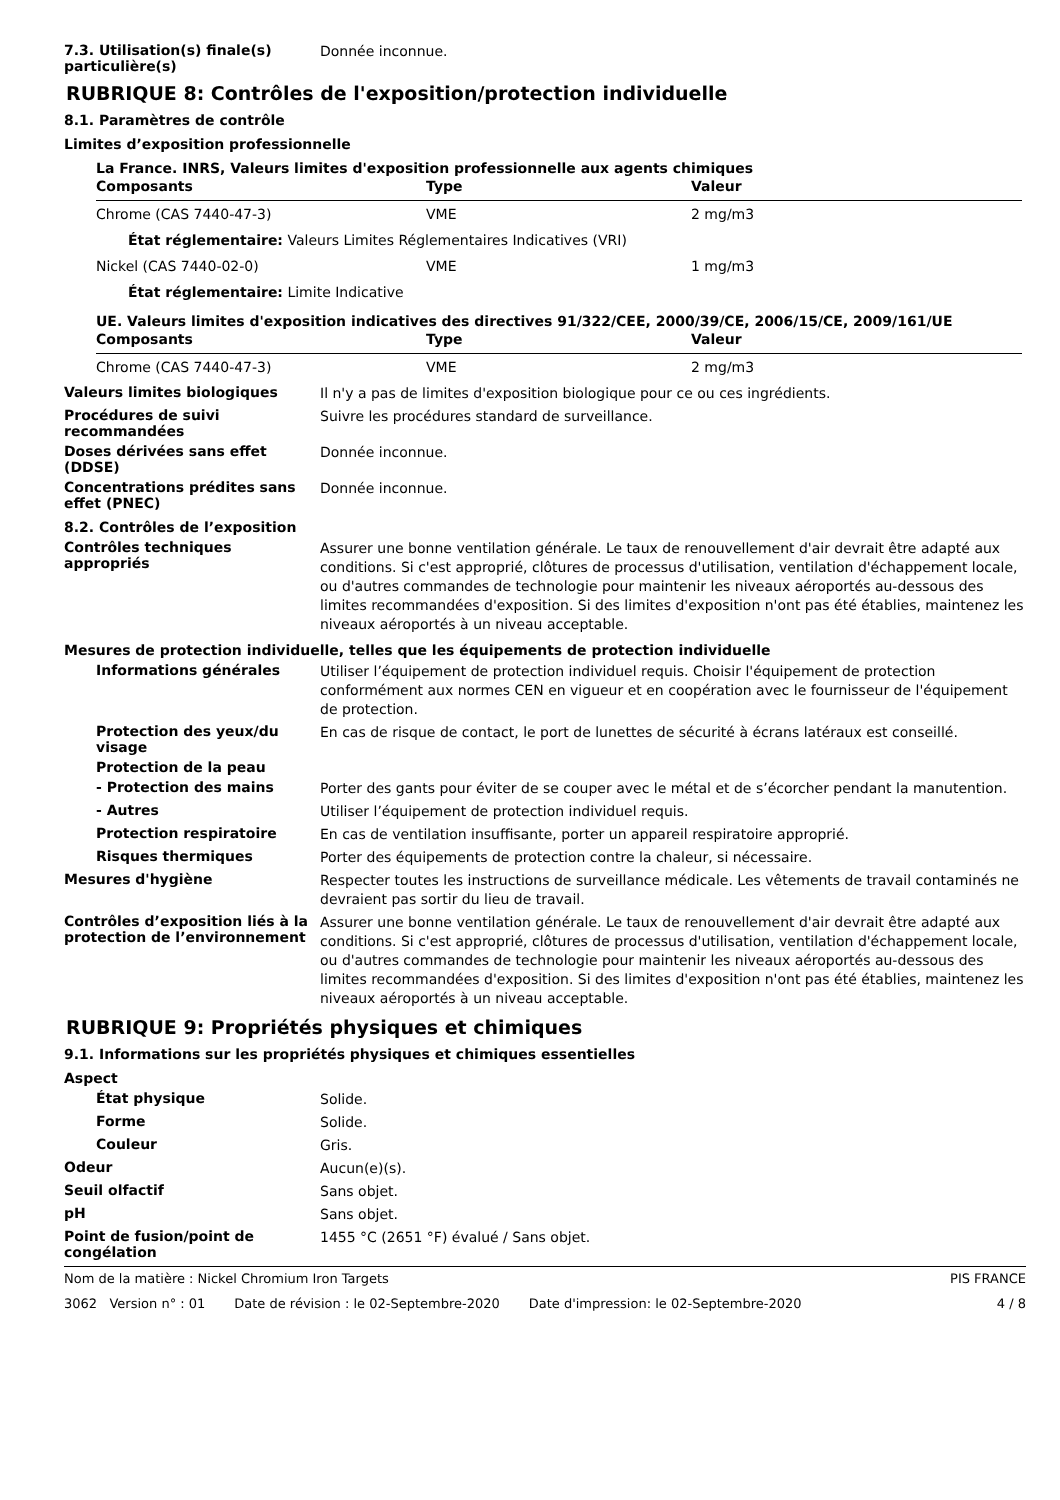7.3. Utilisation(s) finale(s) particulière(s)
Donnée inconnue.
RUBRIQUE 8: Contrôles de l'exposition/protection individuelle
8.1. Paramètres de contrôle
Limites d’exposition professionnelle
La France. INRS, Valeurs limites d'exposition professionnelle aux agents chimiques
| Composants | Type | Valeur |
| --- | --- | --- |
| Chrome (CAS 7440-47-3) | VME | 2 mg/m3 |
| État réglementaire: Valeurs Limites Réglementaires Indicatives (VRI) | | |
| Nickel (CAS 7440-02-0) | VME | 1 mg/m3 |
| État réglementaire: Limite Indicative | | |
UE. Valeurs limites d'exposition indicatives des directives 91/322/CEE, 2000/39/CE, 2006/15/CE, 2009/161/UE
| Composants | Type | Valeur |
| --- | --- | --- |
| Chrome (CAS 7440-47-3) | VME | 2 mg/m3 |
Valeurs limites biologiques
Il n'y a pas de limites d'exposition biologique pour ce ou ces ingrédients.
Procédures de suivi recommandées
Suivre les procédures standard de surveillance.
Doses dérivées sans effet (DDSE)
Donnée inconnue.
Concentrations prédites sans effet (PNEC)
Donnée inconnue.
8.2. Contrôles de l’exposition
Contrôles techniques appropriés
Assurer une bonne ventilation générale. Le taux de renouvellement d'air devrait être adapté aux conditions. Si c'est approprié, clôtures de processus d'utilisation, ventilation d'échappement locale, ou d'autres commandes de technologie pour maintenir les niveaux aéroportés au-dessous des limites recommandées d'exposition. Si des limites d'exposition n'ont pas été établies, maintenez les niveaux aéroportés à un niveau acceptable.
Mesures de protection individuelle, telles que les équipements de protection individuelle
Informations générales
Utiliser l’équipement de protection individuel requis. Choisir l'équipement de protection conformément aux normes CEN en vigueur et en coopération avec le fournisseur de l'équipement de protection.
Protection des yeux/du visage
En cas de risque de contact, le port de lunettes de sécurité à écrans latéraux est conseillé.
Protection de la peau
- Protection des mains
Porter des gants pour éviter de se couper avec le métal et de s’écorcher pendant la manutention.
- Autres
Utiliser l’équipement de protection individuel requis.
Protection respiratoire
En cas de ventilation insuffisante, porter un appareil respiratoire approprié.
Risques thermiques
Porter des équipements de protection contre la chaleur, si nécessaire.
Mesures d'hygiène
Respecter toutes les instructions de surveillance médicale. Les vêtements de travail contaminés ne devraient pas sortir du lieu de travail.
Contrôles d’exposition liés à la protection de l’environnement
Assurer une bonne ventilation générale. Le taux de renouvellement d'air devrait être adapté aux conditions. Si c'est approprié, clôtures de processus d'utilisation, ventilation d'échappement locale, ou d'autres commandes de technologie pour maintenir les niveaux aéroportés au-dessous des limites recommandées d'exposition. Si des limites d'exposition n'ont pas été établies, maintenez les niveaux aéroportés à un niveau acceptable.
RUBRIQUE 9: Propriétés physiques et chimiques
9.1. Informations sur les propriétés physiques et chimiques essentielles
Aspect
État physique
Solide.
Forme
Solide.
Couleur
Gris.
Odeur
Aucun(e)(s).
Seuil olfactif
Sans objet.
pH
Sans objet.
Point de fusion/point de congélation
1455 °C (2651 °F) évalué / Sans objet.
Nom de la matière : Nickel Chromium Iron Targets PIS FRANCE
3062 Version n° : 01 Date de révision : le 02-Septembre-2020 Date d'impression: le 02-Septembre-2020 4 / 8